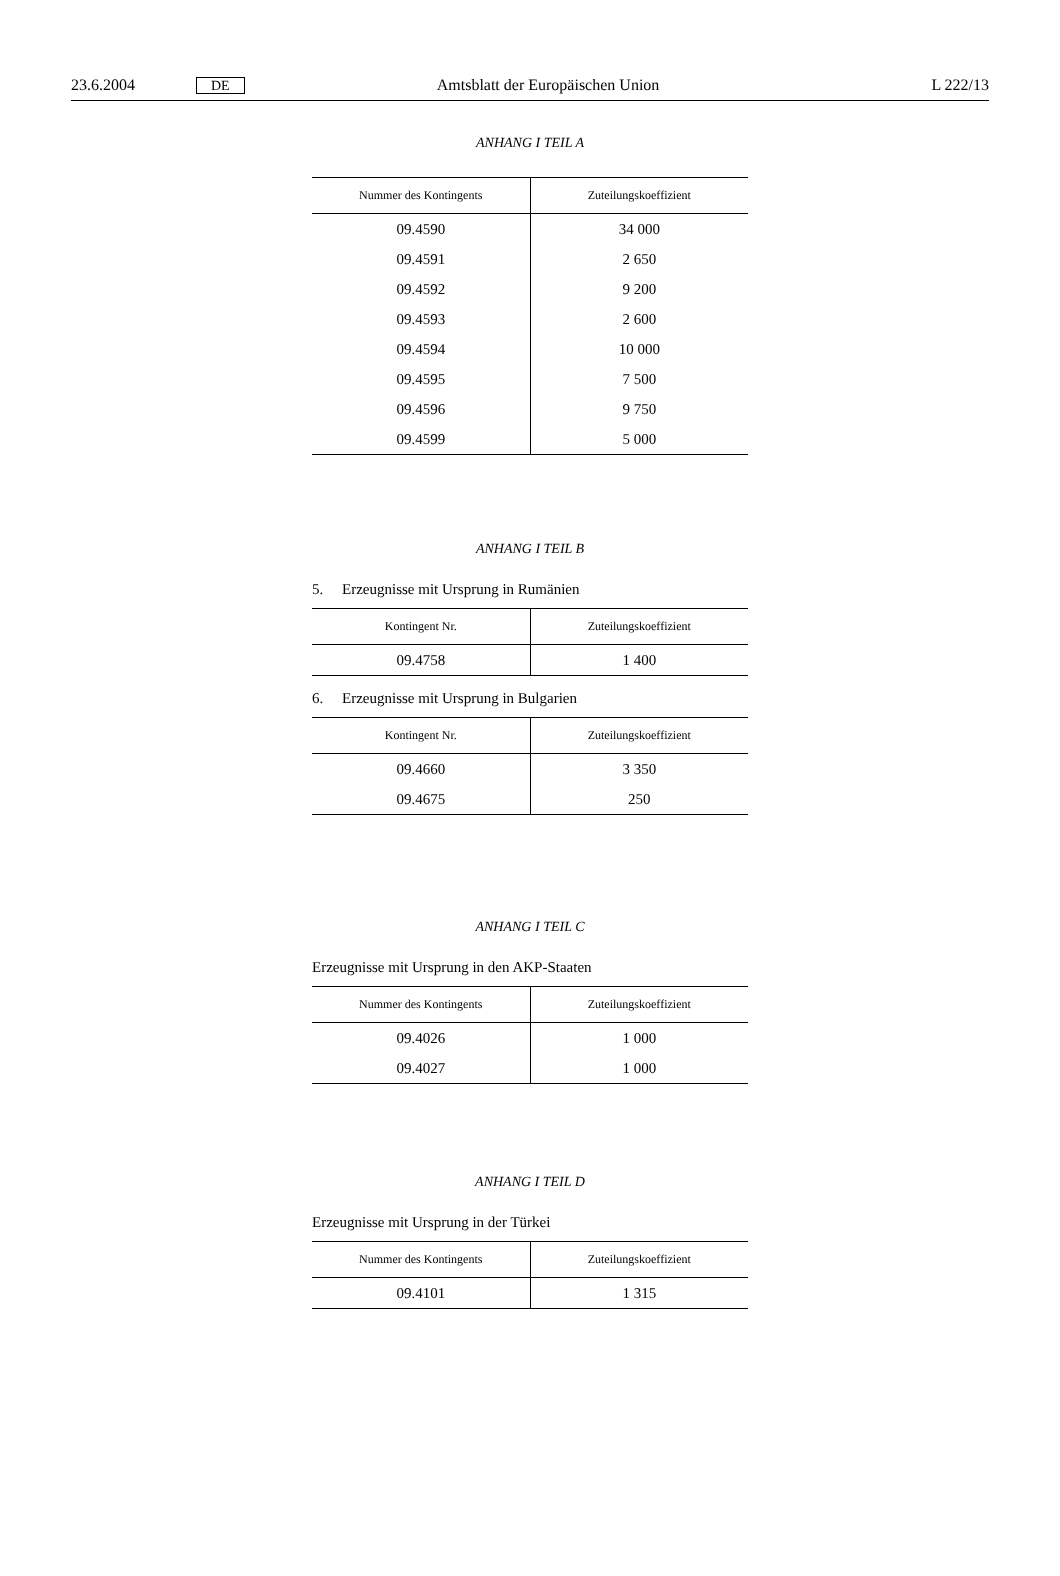23.6.2004 DE Amtsblatt der Europäischen Union L 222/13
ANHANG I TEIL A
| Nummer des Kontingents | Zuteilungskoeffizient |
| --- | --- |
| 09.4590 | 34 000 |
| 09.4591 | 2 650 |
| 09.4592 | 9 200 |
| 09.4593 | 2 600 |
| 09.4594 | 10 000 |
| 09.4595 | 7 500 |
| 09.4596 | 9 750 |
| 09.4599 | 5 000 |
ANHANG I TEIL B
5. Erzeugnisse mit Ursprung in Rumänien
| Kontingent Nr. | Zuteilungskoeffizient |
| --- | --- |
| 09.4758 | 1 400 |
6. Erzeugnisse mit Ursprung in Bulgarien
| Kontingent Nr. | Zuteilungskoeffizient |
| --- | --- |
| 09.4660 | 3 350 |
| 09.4675 | 250 |
ANHANG I TEIL C
Erzeugnisse mit Ursprung in den AKP-Staaten
| Nummer des Kontingents | Zuteilungskoeffizient |
| --- | --- |
| 09.4026 | 1 000 |
| 09.4027 | 1 000 |
ANHANG I TEIL D
Erzeugnisse mit Ursprung in der Türkei
| Nummer des Kontingents | Zuteilungskoeffizient |
| --- | --- |
| 09.4101 | 1 315 |